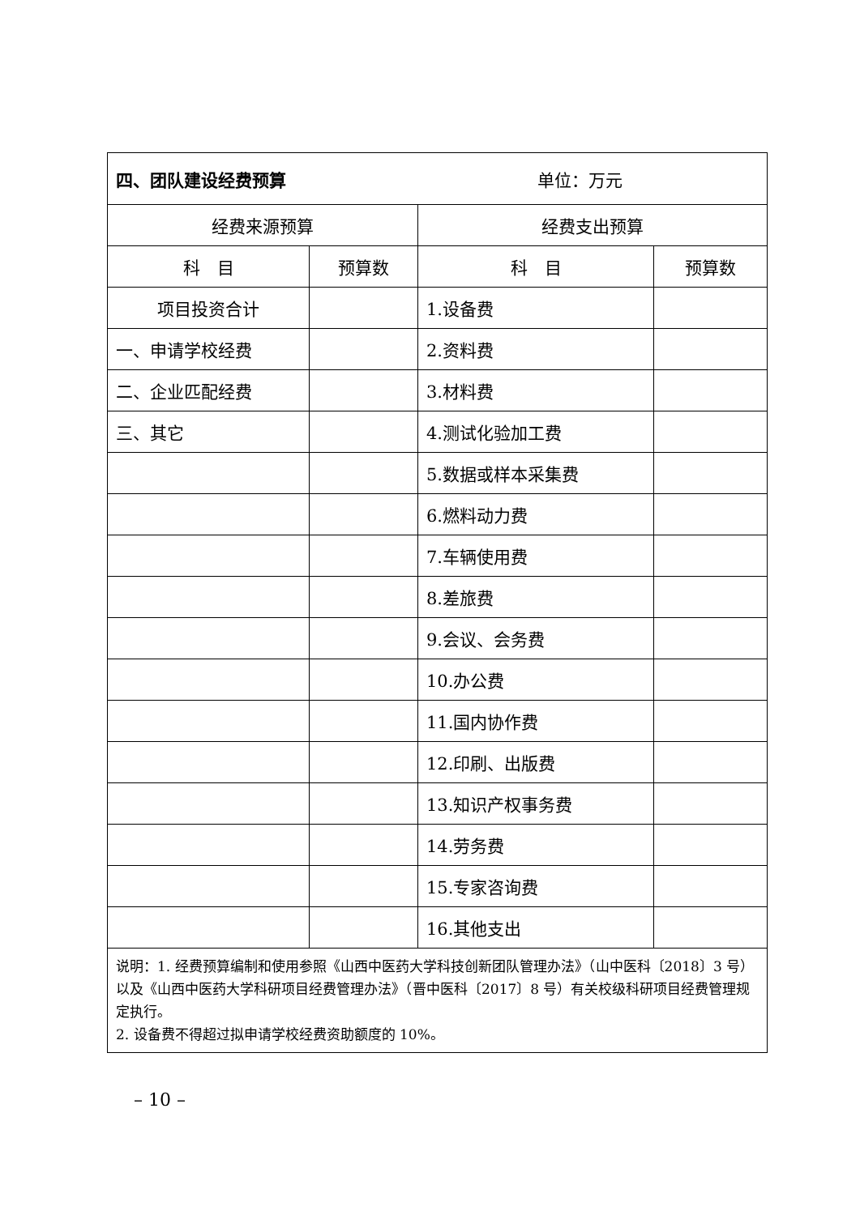| 四、团队建设经费预算 单位：万元 | | | |
| 经费来源预算 | | 经费支出预算 | |
| 科 目 | 预算数 | 科 目 | 预算数 |
| 项目投资合计 | | 1.设备费 | |
| 一、申请学校经费 | | 2.资料费 | |
| 二、企业匹配经费 | | 3.材料费 | |
| 三、其它 | | 4.测试化验加工费 | |
| | | 5.数据或样本采集费 | |
| | | 6.燃料动力费 | |
| | | 7.车辆使用费 | |
| | | 8.差旅费 | |
| | | 9.会议、会务费 | |
| | | 10.办公费 | |
| | | 11.国内协作费 | |
| | | 12.印刷、出版费 | |
| | | 13.知识产权事务费 | |
| | | 14.劳务费 | |
| | | 15.专家咨询费 | |
| | | 16.其他支出 | |
| 说明：1. 经费预算编制和使用参照《山西中医药大学科技创新团队管理办法》（山中医科〔2018〕3 号）以及《山西中医药大学科研项目经费管理办法》（晋中医科〔2017〕8 号）有关校级科研项目经费管理规定执行。 2. 设备费不得超过拟申请学校经费资助额度的 10%。 | | | |
– 10 –